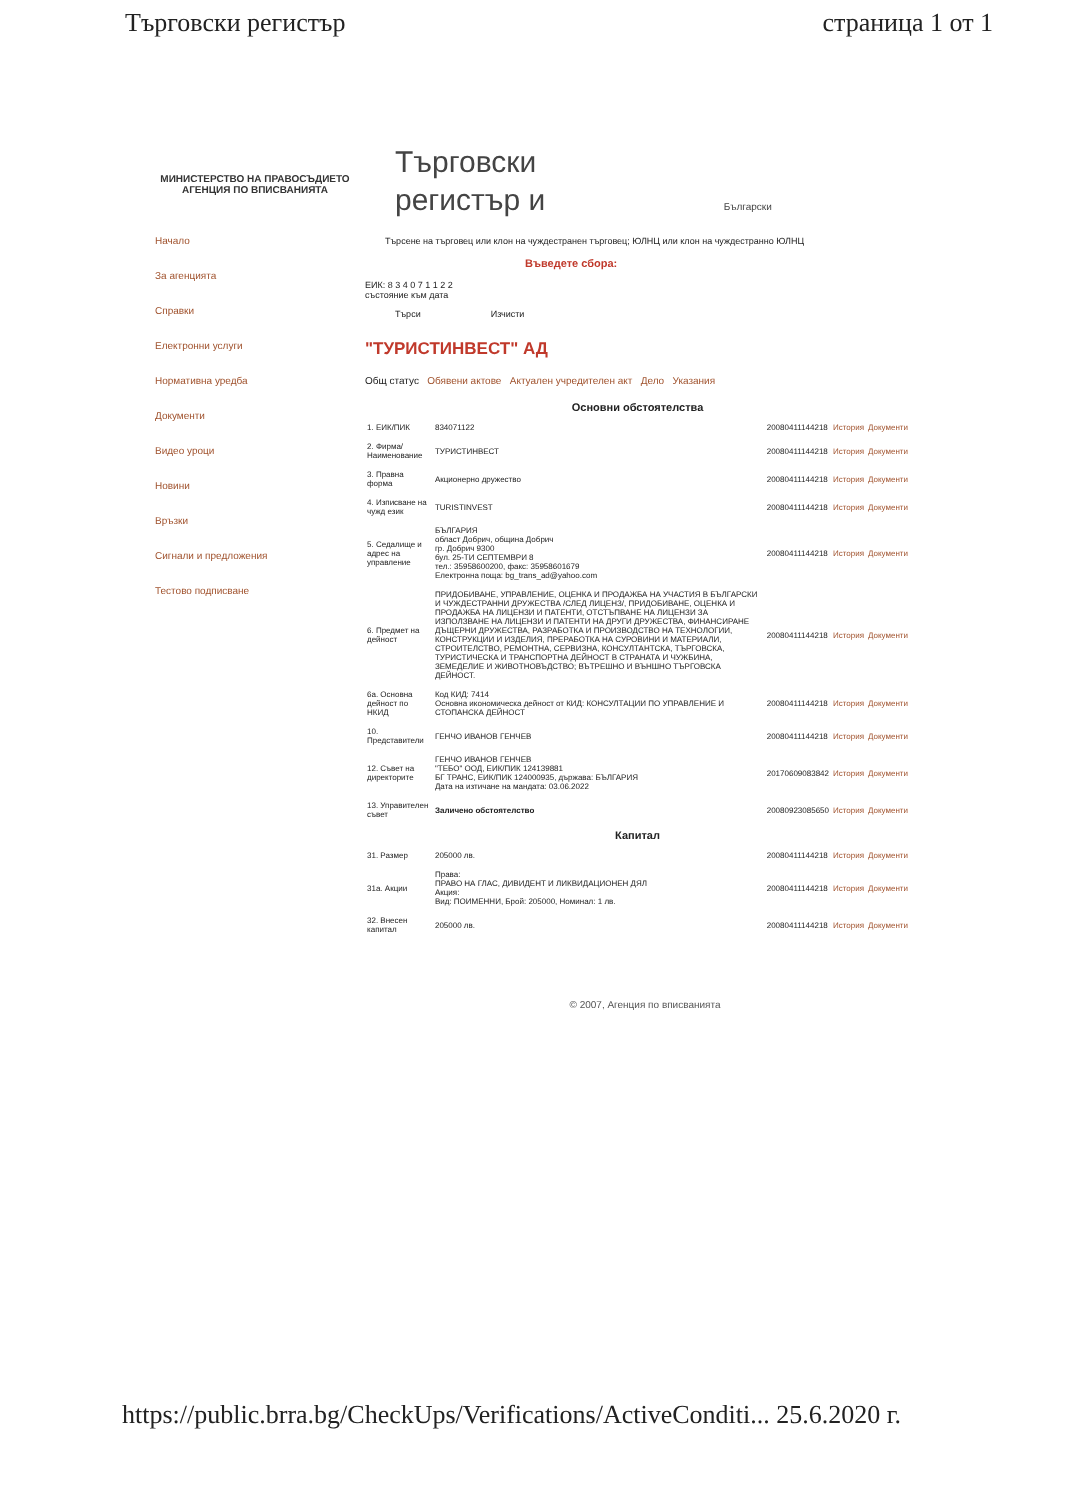Търговски регистър страница 1 от 1
МИНИСТЕРСТВО НА ПРАВОСЪДИЕТО
АГЕНЦИЯ ПО ВПИСВАНИЯТА
Начало
За агенцията
Справки
Електронни услуги
Нормативна уредба
Документи
Видео уроци
Новини
Връзки
Сигнали и предложения
Тестово подписване
Търговски
регистър и Български
Търсене на търговец или клон на чуждестранен търговец; ЮЛНЦ или клон на чуждестранно ЮЛНЦ
Въведете сбора:
ЕИК: 8 3 4 0 7 1 1 2 2
състояние към дата
Търси Изчисти
"ТУРИСТИНВЕСТ" АД
Общ статус Обявени актове Актуален учредителен акт Дело Указания
| Основни обстоятелства | | | | |
| 1. ЕИК/ПИК | 834071122 | 20080411144218 | История | Документи |
| 2. Фирма/ Наименование | ТУРИСТИНВЕСТ | 20080411144218 | История | Документи |
| 3. Правна форма | Акционерно дружество | 20080411144218 | История | Документи |
| 4. Изписване на чужд език | TURISTINVEST | 20080411144218 | История | Документи |
| 5. Седалище и адрес на управление | БЪЛГАРИЯ област Добрич, община Добрич гр. Добрич 9300 бул. 25-ТИ СЕПТЕМВРИ 8 тел.: 35958600200, факс: 35958601679 Електронна поща: bg_trans_ad@yahoo.com | 20080411144218 | История | Документи |
| 6. Предмет на дейност | ПРИДОБИВАНЕ, УПРАВЛЕНИЕ, ОЦЕНКА И ПРОДАЖБА НА УЧАСТИЯ В БЪЛГАРСКИ И ЧУЖДЕСТРАННИ ДРУЖЕСТВА /СЛЕД ЛИЦЕНЗ/, ПРИДОБИВАНЕ, ОЦЕНКА И ПРОДАЖБА НА ЛИЦЕНЗИ И ПАТЕНТИ, ОТСТЪПВАНЕ НА ЛИЦЕНЗИ ЗА ИЗПОЛЗВАНЕ НА ЛИЦЕНЗИ И ПАТЕНТИ НА ДРУГИ ДРУЖЕСТВА, ФИНАНСИРАНЕ ДЪЩЕРНИ ДРУЖЕСТВА, РАЗРАБОТКА И ПРОИЗВОДСТВО НА ТЕХНОЛОГИИ, КОНСТРУКЦИИ И ИЗДЕЛИЯ, ПРЕРАБОТКА НА СУРОВИНИ И МАТЕРИАЛИ, СТРОИТЕЛСТВО, РЕМОНТНА, СЕРВИЗНА, КОНСУЛТАНТСКА, ТЪРГОВСКА, ТУРИСТИЧЕСКА И ТРАНСПОРТНА ДЕЙНОСТ В СТРАНАТА И ЧУЖБИНА, ЗЕМЕДЕЛИЕ И ЖИВОТНОВЪДСТВО; ВЪТРЕШНО И ВЪНШНО ТЪРГОВСКА ДЕЙНОСТ. | 20080411144218 | История | Документи |
| 6а. Основна дейност по НКИД | Код КИД: 7414 Основна икономическа дейност от КИД: КОНСУЛТАЦИИ ПО УПРАВЛЕНИЕ И СТОПАНСКА ДЕЙНОСТ | 20080411144218 | История | Документи |
| 10. Представители | ГЕНЧО ИВАНОВ ГЕНЧЕВ | 20080411144218 | История | Документи |
| 12. Съвет на директорите | ГЕНЧО ИВАНОВ ГЕНЧЕВ "ТЕБО" ООД, ЕИК/ПИК 124139881 БГ ТРАНС, ЕИК/ПИК 124000935, държава: БЪЛГАРИЯ Дата на изтичане на мандата: 03.06.2022 | 20170609083842 | История | Документи |
| 13. Управителен съвет | Заличено обстоятелство | 20080923085650 | История | Документи |
| Капитал | | | | |
| 31. Размер | 205000 лв. | 20080411144218 | История | Документи |
| 31а. Акции | Права: ПРАВО НА ГЛАС, ДИВИДЕНТ И ЛИКВИДАЦИОНЕН ДЯЛ Акция: Вид: ПОИМЕННИ, Брой: 205000, Номинал: 1 лв. | 20080411144218 | История | Документи |
| 32. Внесен капитал | 205000 лв. | 20080411144218 | История | Документи |
© 2007, Агенция по вписванията
https://public.brra.bg/CheckUps/Verifications/ActiveConditi... 25.6.2020 г.